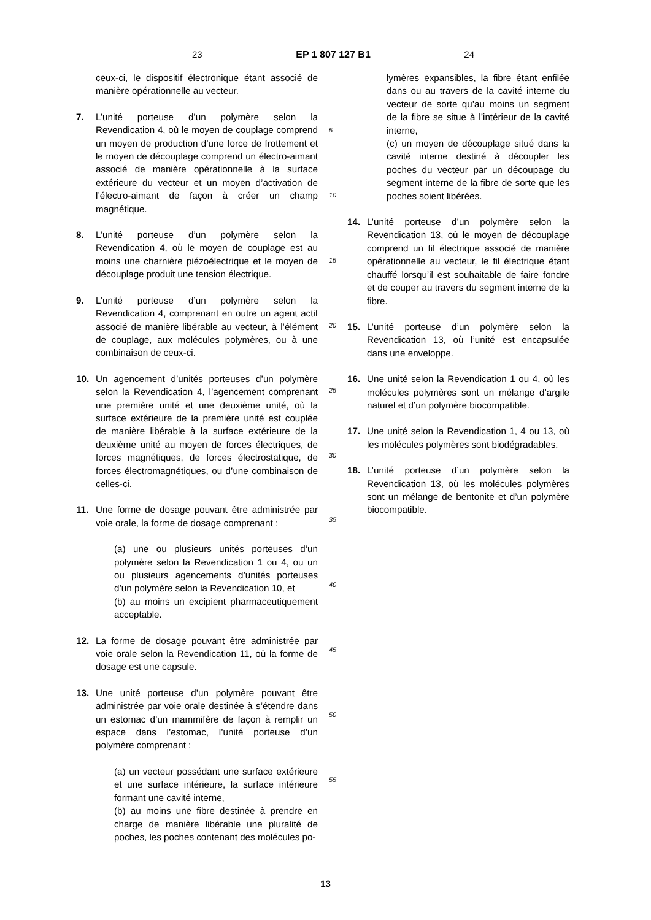23 EP 1 807 127 B1 24
ceux-ci, le dispositif électronique étant associé de manière opérationnelle au vecteur.
7. L’unité porteuse d’un polymère selon la Revendication 4, où le moyen de couplage comprend un moyen de production d’une force de frottement et le moyen de découplage comprend un électro-aimant associé de manière opérationnelle à la surface extérieure du vecteur et un moyen d’activation de l’électro-aimant de façon à créer un champ magnétique.
8. L’unité porteuse d’un polymère selon la Revendication 4, où le moyen de couplage est au moins une charnière piézoélectrique et le moyen de découplage produit une tension électrique.
9. L’unité porteuse d’un polymère selon la Revendication 4, comprenant en outre un agent actif associé de manière libérable au vecteur, à l’élément de couplage, aux molécules polymères, ou à une combinaison de ceux-ci.
10. Un agencement d’unités porteuses d’un polymère selon la Revendication 4, l’agencement comprenant une première unité et une deuxième unité, où la surface extérieure de la première unité est couplée de manière libérable à la surface extérieure de la deuxième unité au moyen de forces électriques, de forces magnétiques, de forces électrostatique, de forces électromagnétiques, ou d’une combinaison de celles-ci.
11. Une forme de dosage pouvant être administrée par voie orale, la forme de dosage comprenant :
(a) une ou plusieurs unités porteuses d’un polymère selon la Revendication 1 ou 4, ou un ou plusieurs agencements d’unités porteuses d’un polymère selon la Revendication 10, et
(b) au moins un excipient pharmaceutiquement acceptable.
12. La forme de dosage pouvant être administrée par voie orale selon la Revendication 11, où la forme de dosage est une capsule.
13. Une unité porteuse d’un polymère pouvant être administrée par voie orale destinée à s’étendre dans un estomac d’un mammifère de façon à remplir un espace dans l’estomac, l’unité porteuse d’un polymère comprenant :
(a) un vecteur possédant une surface extérieure et une surface intérieure, la surface intérieure formant une cavité interne,
(b) au moins une fibre destinée à prendre en charge de manière libérable une pluralité de poches, les poches contenant des molécules po-
5
10
15
20
25
30
35
40
45
50
55
lymères expansibles, la fibre étant enfilée dans ou au travers de la cavité interne du vecteur de sorte qu’au moins un segment de la fibre se situe à l’intérieur de la cavité interne,
(c) un moyen de découplage situé dans la cavité interne destiné à découpler les poches du vecteur par un découpage du segment interne de la fibre de sorte que les poches soient libérées.
14. L’unité porteuse d’un polymère selon la Revendication 13, où le moyen de découplage comprend un fil électrique associé de manière opérationnelle au vecteur, le fil électrique étant chauffé lorsqu’il est souhaitable de faire fondre et de couper au travers du segment interne de la fibre.
15. L’unité porteuse d’un polymère selon la Revendication 13, où l’unité est encapsulée dans une enveloppe.
16. Une unité selon la Revendication 1 ou 4, où les molécules polymères sont un mélange d’argile naturel et d’un polymère biocompatible.
17. Une unité selon la Revendication 1, 4 ou 13, où les molécules polymères sont biodégradables.
18. L’unité porteuse d’un polymère selon la Revendication 13, où les molécules polymères sont un mélange de bentonite et d’un polymère biocompatible.
13